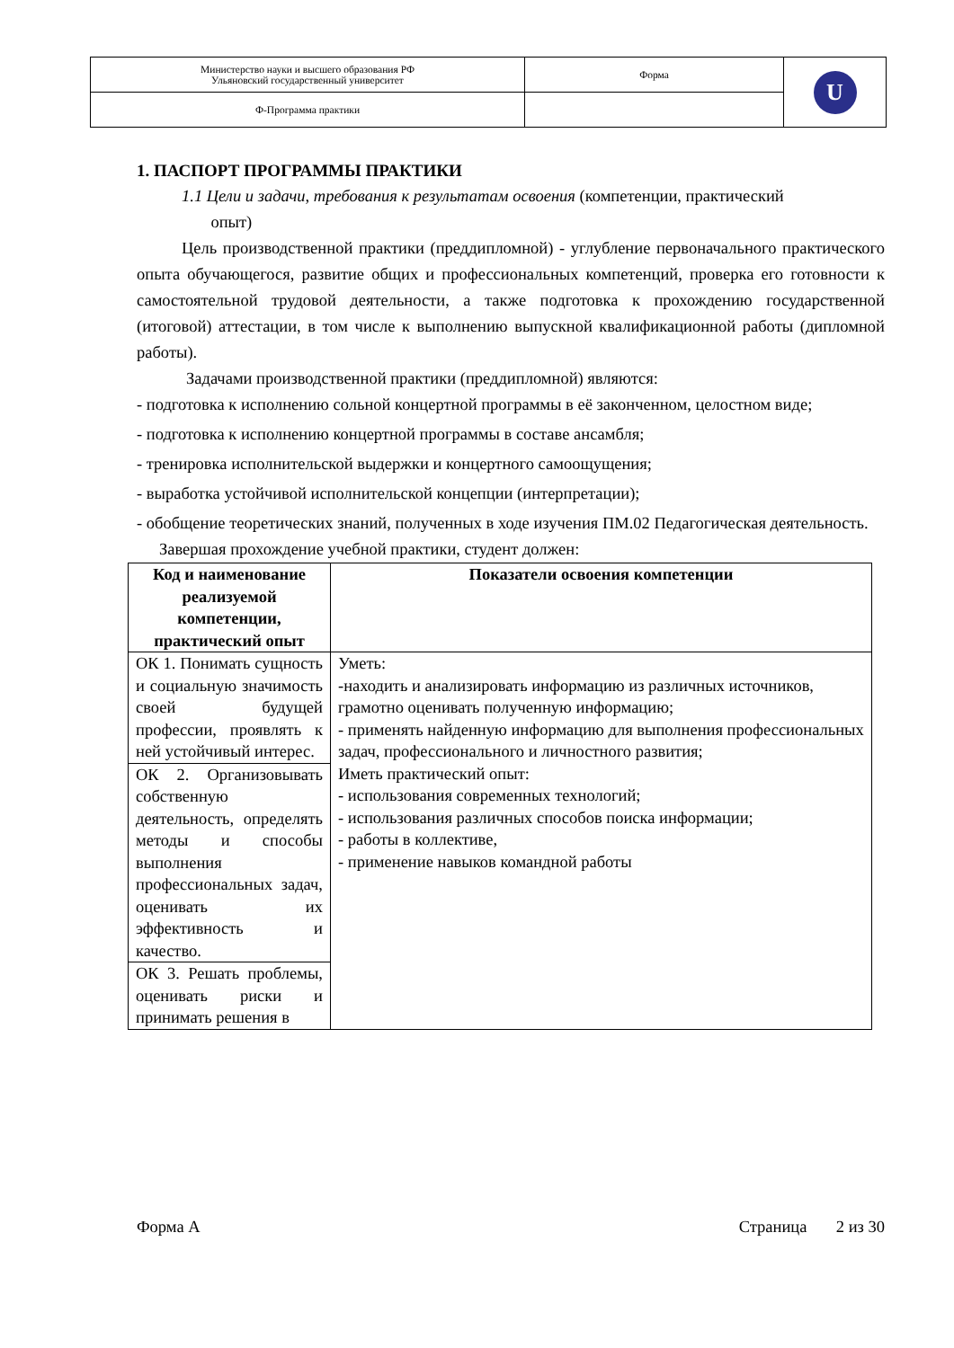| Министерство науки и высшего образования РФ Ульяновский государственный университет | Форма | U |
| Ф-Программа практики | | |
1. ПАСПОРТ ПРОГРАММЫ ПРАКТИКИ
1.1 Цели и задачи, требования к результатам освоения (компетенции, практический
опыт)
Цель производственной практики (преддипломной) - углубление первоначального практического опыта обучающегося, развитие общих и профессиональных компетенций, проверка его готовности к самостоятельной трудовой деятельности, а также подготовка к прохождению государственной (итоговой) аттестации, в том числе к выполнению выпускной квалификационной работы (дипломной работы).
Задачами производственной практики (преддипломной) являются:
- подготовка к исполнению сольной концертной программы в её законченном, целостном виде;
- подготовка к исполнению концертной программы в составе ансамбля;
- тренировка исполнительской выдержки и концертного самоощущения;
- выработка устойчивой исполнительской концепции (интерпретации);
- обобщение теоретических знаний, полученных в ходе изучения ПМ.02 Педагогическая деятельность.
Завершая прохождение учебной практики, студент должен:
| Код и наименование реализуемой компетенции, практический опыт | Показатели освоения компетенции |
| --- | --- |
| ОК 1. Понимать сущность и социальную значимость своей будущей профессии, проявлять к ней устойчивый интерес. | Уметь: -находить и анализировать информацию из различных источников, грамотно оценивать полученную информацию; - применять найденную информацию для выполнения профессиональных задач, профессионального и личностного развития; Иметь практический опыт: - использования современных технологий; - использования различных способов поиска информации; - работы в коллективе, - применение навыков командной работы |
| ОК 2. Организовывать собственную деятельность, определять методы и способы выполнения профессиональных задач, оценивать их эффективность и качество. | |
| ОК 3. Решать проблемы, оценивать риски и принимать решения в | |
Форма А Страница 2 из 30